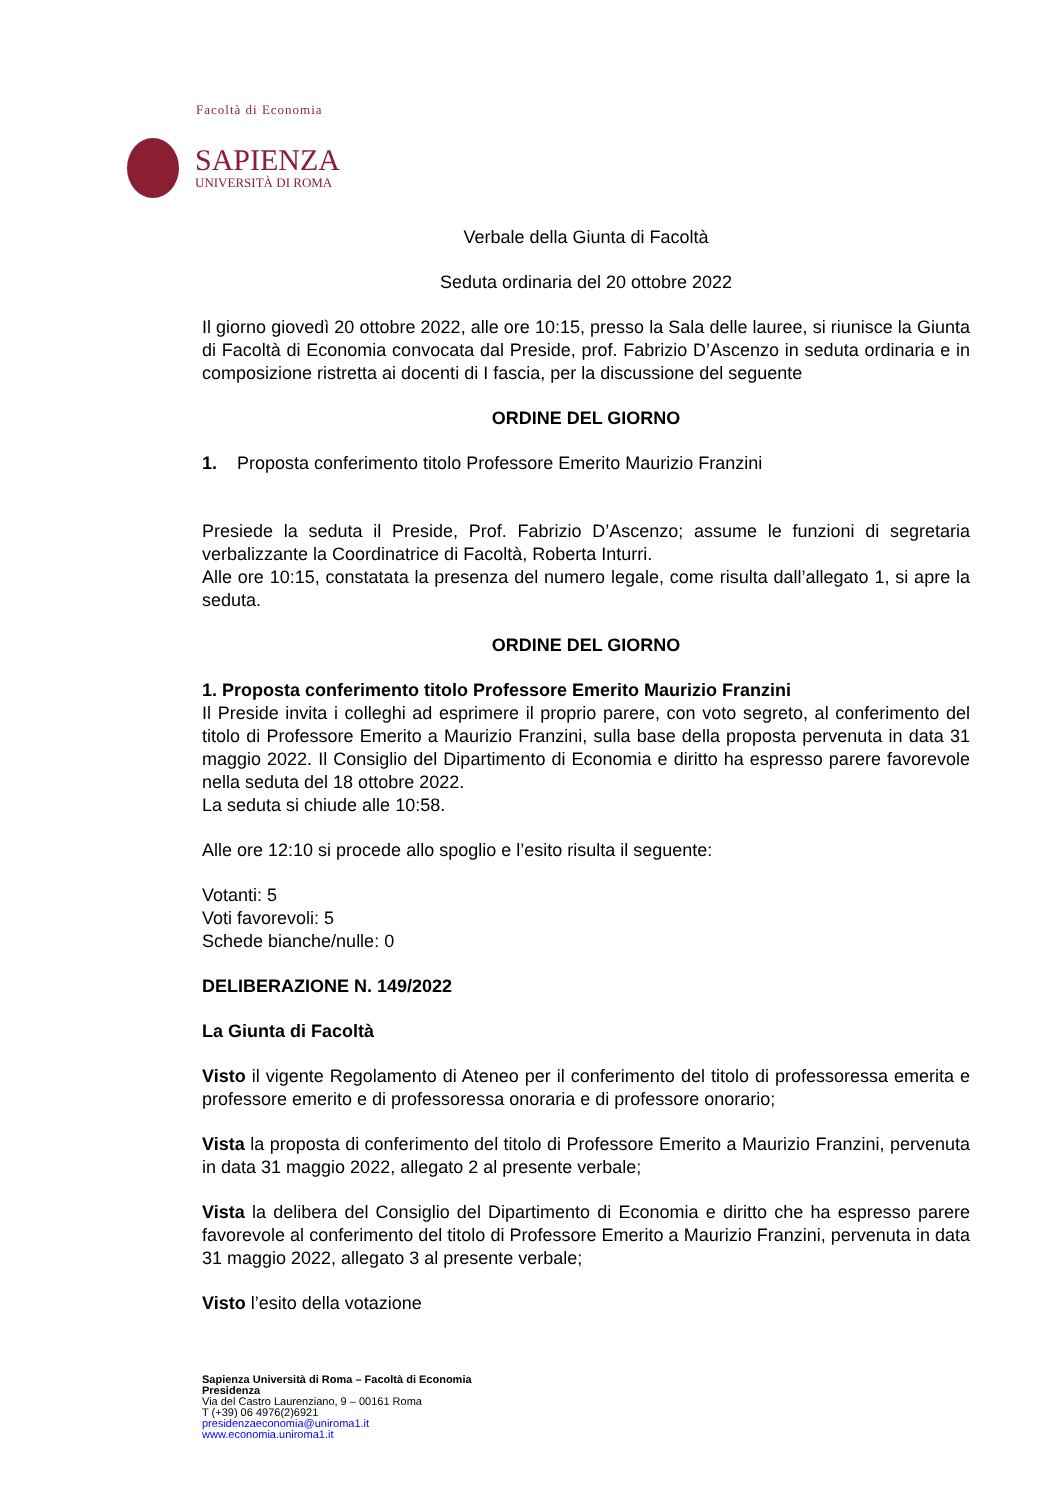Facoltà di Economia
SAPIENZA
UNIVERSITÀ DI ROMA
Verbale della Giunta di Facoltà
Seduta ordinaria del 20 ottobre 2022
Il giorno giovedì 20 ottobre 2022, alle ore 10:15, presso la Sala delle lauree, si riunisce la Giunta di Facoltà di Economia convocata dal Preside, prof. Fabrizio D’Ascenzo in seduta ordinaria e in composizione ristretta ai docenti di I fascia, per la discussione del seguente
ORDINE DEL GIORNO
1. Proposta conferimento titolo Professore Emerito Maurizio Franzini
Presiede la seduta il Preside, Prof. Fabrizio D’Ascenzo; assume le funzioni di segretaria verbalizzante la Coordinatrice di Facoltà, Roberta Inturri.
Alle ore 10:15, constatata la presenza del numero legale, come risulta dall’allegato 1, si apre la seduta.
ORDINE DEL GIORNO
1. Proposta conferimento titolo Professore Emerito Maurizio Franzini
Il Preside invita i colleghi ad esprimere il proprio parere, con voto segreto, al conferimento del titolo di Professore Emerito a Maurizio Franzini, sulla base della proposta pervenuta in data 31 maggio 2022. Il Consiglio del Dipartimento di Economia e diritto ha espresso parere favorevole nella seduta del 18 ottobre 2022.
La seduta si chiude alle 10:58.
Alle ore 12:10 si procede allo spoglio e l’esito risulta il seguente:
Votanti: 5
Voti favorevoli: 5
Schede bianche/nulle: 0
DELIBERAZIONE N. 149/2022
La Giunta di Facoltà
Visto il vigente Regolamento di Ateneo per il conferimento del titolo di professoressa emerita e professore emerito e di professoressa onoraria e di professore onorario;
Vista la proposta di conferimento del titolo di Professore Emerito a Maurizio Franzini, pervenuta in data 31 maggio 2022, allegato 2 al presente verbale;
Vista la delibera del Consiglio del Dipartimento di Economia e diritto che ha espresso parere favorevole al conferimento del titolo di Professore Emerito a Maurizio Franzini, pervenuta in data 31 maggio 2022, allegato 3 al presente verbale;
Visto l’esito della votazione
Sapienza Università di Roma – Facoltà di Economia
Presidenza
Via del Castro Laurenziano, 9 – 00161 Roma
T (+39) 06 4976(2)6921
presidenzaeconomia@uniroma1.it
www.economia.uniroma1.it